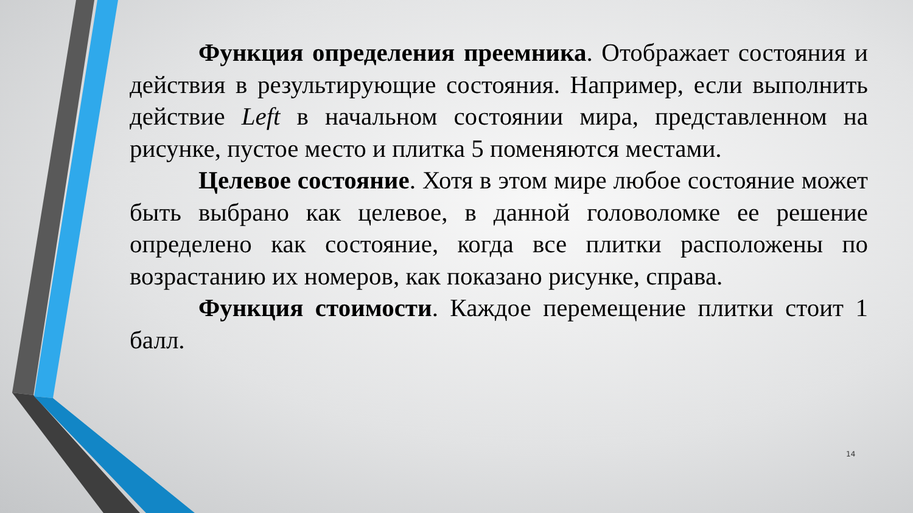Функция определения преемника. Отображает состояния и действия в результирующие состояния. Например, если выполнить действие Left в начальном состоянии мира, представленном на рисунке, пустое место и плитка 5 поменяются местами.
Целевое состояние. Хотя в этом мире любое состояние может быть выбрано как целевое, в данной головоломке ее решение определено как состояние, когда все плитки расположены по возрастанию их номеров, как показано рисунке, справа.
Функция стоимости. Каждое перемещение плитки стоит 1 балл.
14